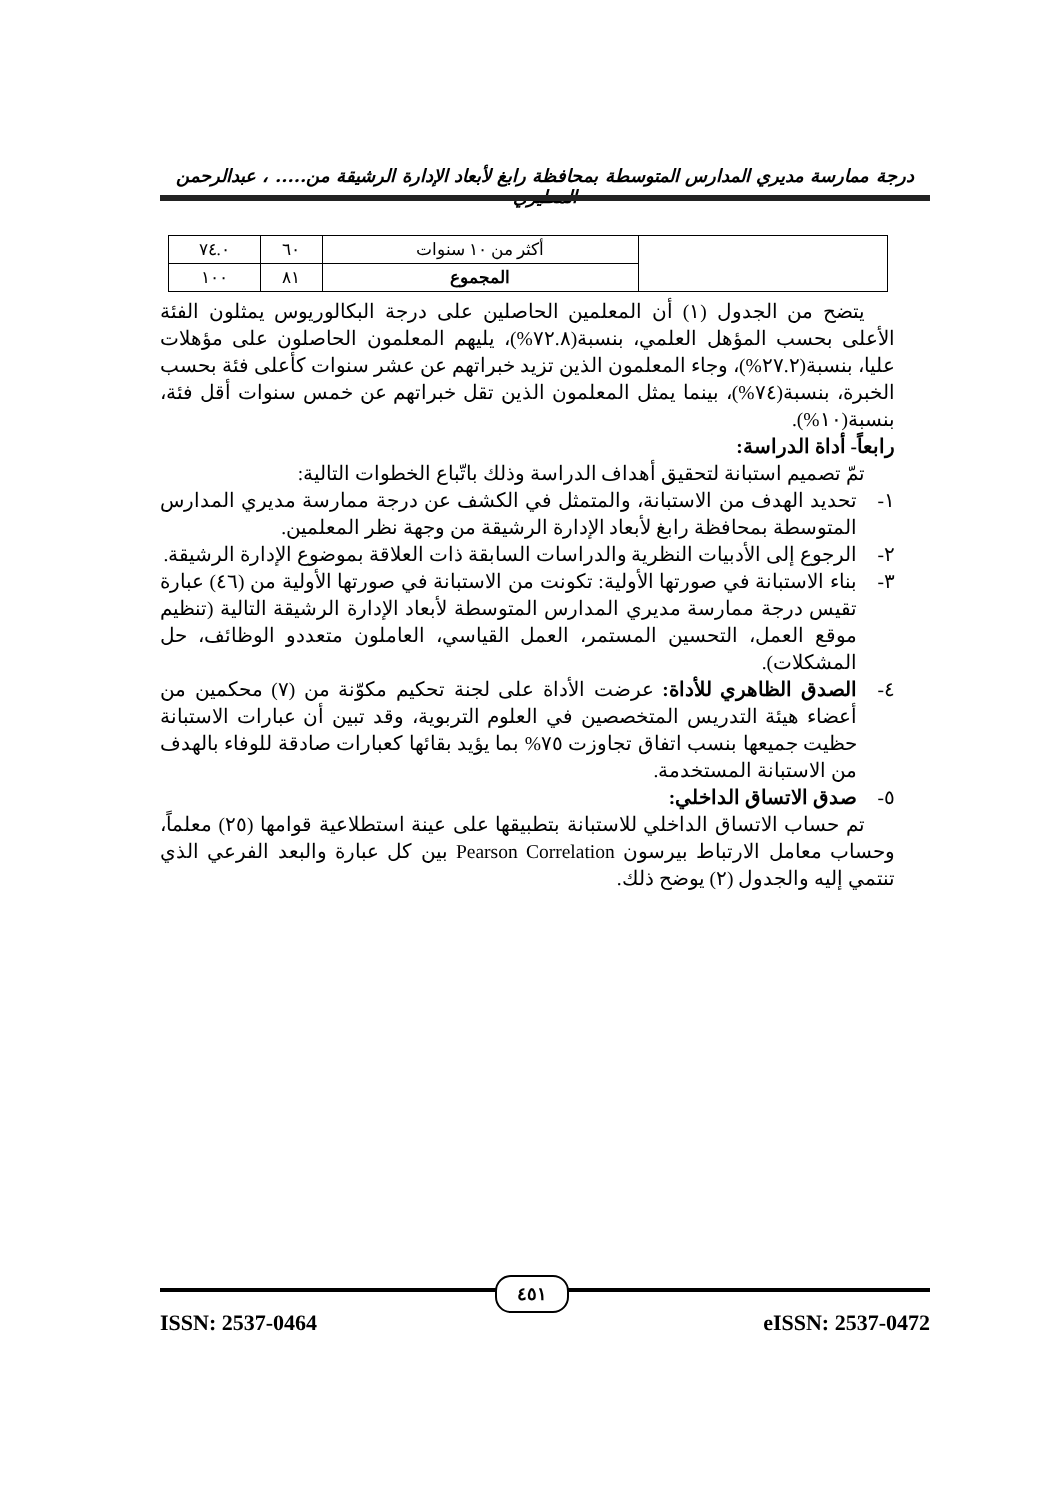درجة ممارسة مديري المدارس المتوسطة بمحافظة رابغ لأبعاد الإدارة الرشيقة من..... ، عبدالرحمن المطيري
| | أكثر من ١٠ سنوات | ٦٠ | ٧٤.٠ |
| | المجموع | ٨١ | ١٠٠ |
يتضح من الجدول (١) أن المعلمين الحاصلين على درجة البكالوريوس يمثلون الفئة الأعلى بحسب المؤهل العلمي، بنسبة(٧٢.٨%)، يليهم المعلمون الحاصلون على مؤهلات عليا، بنسبة(٢٧.٢%)، وجاء المعلمون الذين تزيد خبراتهم عن عشر سنوات كأعلى فئة بحسب الخبرة، بنسبة(٧٤%)، بينما يمثل المعلمون الذين تقل خبراتهم عن خمس سنوات أقل فئة، بنسبة(١٠%).
رابعاً- أداة الدراسة:
تمّ تصميم استبانة لتحقيق أهداف الدراسة وذلك باتّباع الخطوات التالية:
١- تحديد الهدف من الاستبانة، والمتمثل في الكشف عن درجة ممارسة مديري المدارس المتوسطة بمحافظة رابغ لأبعاد الإدارة الرشيقة من وجهة نظر المعلمين.
٢- الرجوع إلى الأدبيات النظرية والدراسات السابقة ذات العلاقة بموضوع الإدارة الرشيقة.
٣- بناء الاستبانة في صورتها الأولية: تكونت من الاستبانة في صورتها الأولية من (٤٦) عبارة تقيس درجة ممارسة مديري المدارس المتوسطة لأبعاد الإدارة الرشيقة التالية (تنظيم موقع العمل، التحسين المستمر، العمل القياسي، العاملون متعددو الوظائف، حل المشكلات).
٤- الصدق الظاهري للأداة: عرضت الأداة على لجنة تحكيم مكوّنة من (٧) محكمين من أعضاء هيئة التدريس المتخصصين في العلوم التربوية، وقد تبين أن عبارات الاستبانة حظيت جميعها بنسب اتفاق تجاوزت ٧٥% بما يؤيد بقائها كعبارات صادقة للوفاء بالهدف من الاستبانة المستخدمة.
٥- صدق الاتساق الداخلي:
تم حساب الاتساق الداخلي للاستبانة بتطبيقها على عينة استطلاعية قوامها (٢٥) معلماً، وحساب معامل الارتباط بيرسون Pearson Correlation بين كل عبارة والبعد الفرعي الذي تنتمي إليه والجدول (٢) يوضح ذلك.
٤٥١
ISSN: 2537-0464 eISSN: 2537-0472